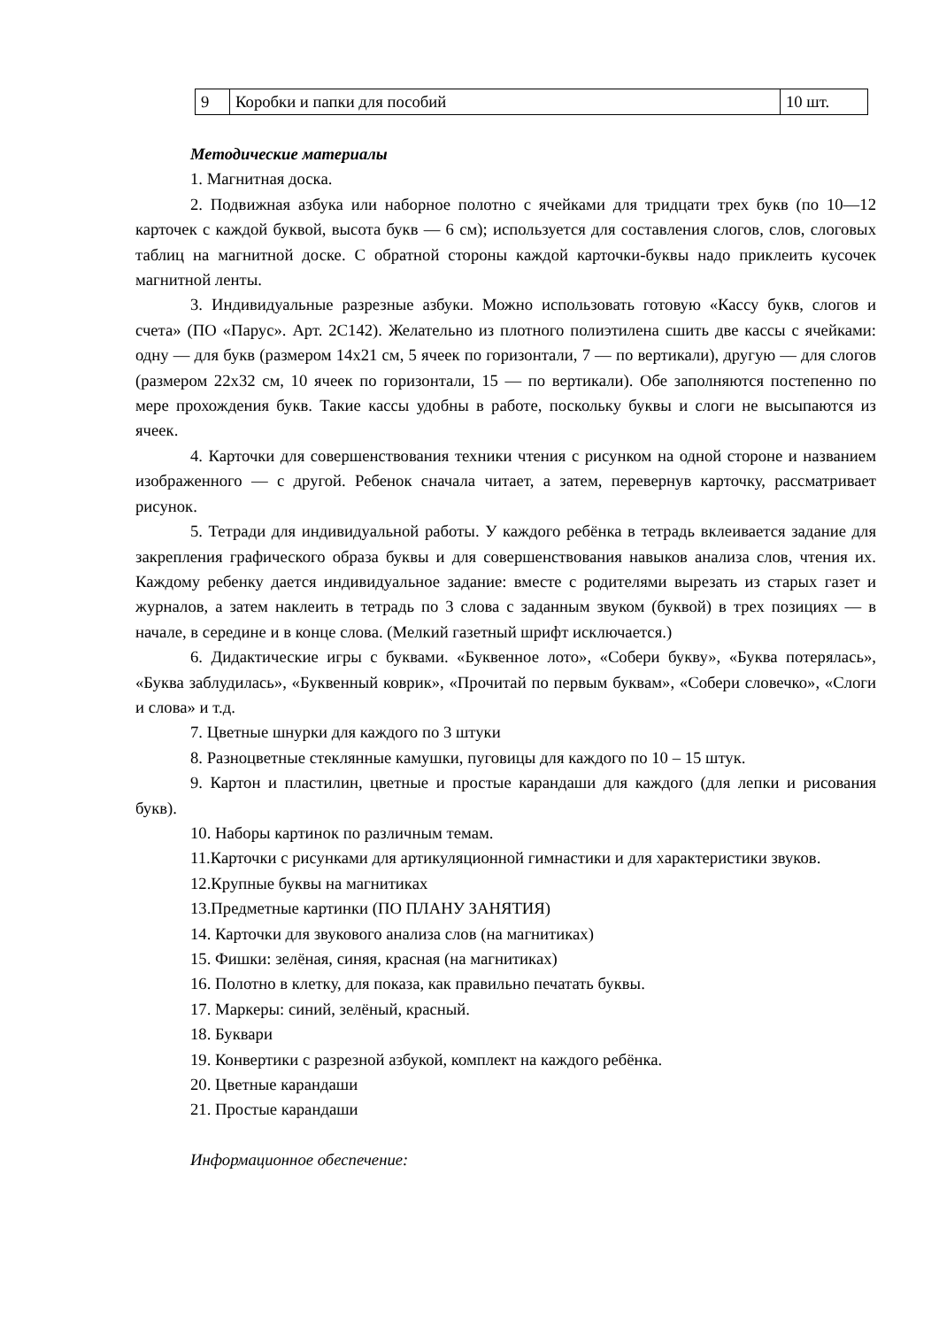| 9 | Коробки и папки для пособий | 10 шт. |
Методические материалы
1. Магнитная доска.
2. Подвижная азбука или наборное полотно с ячейками для тридцати трех букв (по 10—12 карточек с каждой буквой, высота букв — 6 см); используется для составления слогов, слов, слоговых таблиц на магнитной доске. С обратной стороны каждой карточки-буквы надо приклеить кусочек магнитной ленты.
3. Индивидуальные разрезные азбуки. Можно использовать готовую «Кассу букв, слогов и счета» (ПО «Парус». Арт. 2С142). Желательно из плотного полиэтилена сшить две кассы с ячейками: одну — для букв (размером 14x21 см, 5 ячеек по горизонтали, 7 — по вертикали), другую — для слогов (размером 22x32 см, 10 ячеек по горизонтали, 15 — по вертикали). Обе заполняются постепенно по мере прохождения букв. Такие кассы удобны в работе, поскольку буквы и слоги не высыпаются из ячеек.
4. Карточки для совершенствования техники чтения с рисунком на одной стороне и названием изображенного — с другой. Ребенок сначала читает, а затем, перевернув карточку, рассматривает рисунок.
5. Тетради для индивидуальной работы. У каждого ребёнка в тетрадь вклеивается задание для закрепления графического образа буквы и для совершенствования навыков анализа слов, чтения их. Каждому ребенку дается индивидуальное задание: вместе с родителями вырезать из старых газет и журналов, а затем наклеить в тетрадь по 3 слова с заданным звуком (буквой) в трех позициях — в начале, в середине и в конце слова. (Мелкий газетный шрифт исключается.)
6. Дидактические игры с буквами. «Буквенное лото», «Собери букву», «Буква потерялась», «Буква заблудилась», «Буквенный коврик», «Прочитай по первым буквам», «Собери словечко», «Слоги и слова» и т.д.
7. Цветные шнурки для каждого по 3 штуки
8. Разноцветные стеклянные камушки, пуговицы для каждого по 10 – 15 штук.
9. Картон и пластилин, цветные и простые карандаши для каждого (для лепки и рисования букв).
10. Наборы картинок по различным темам.
11.Карточки с рисунками для артикуляционной гимнастики и для характеристики звуков.
12.Крупные буквы на магнитиках
13.Предметные картинки (ПО ПЛАНУ ЗАНЯТИЯ)
14. Карточки для звукового анализа слов (на магнитиках)
15. Фишки: зелёная, синяя, красная (на магнитиках)
16. Полотно в клетку, для показа, как правильно печатать буквы.
17. Маркеры: синий, зелёный, красный.
18. Буквари
19. Конвертики с разрезной азбукой, комплект на каждого ребёнка.
20. Цветные карандаши
21. Простые карандаши
Информационное обеспечение: